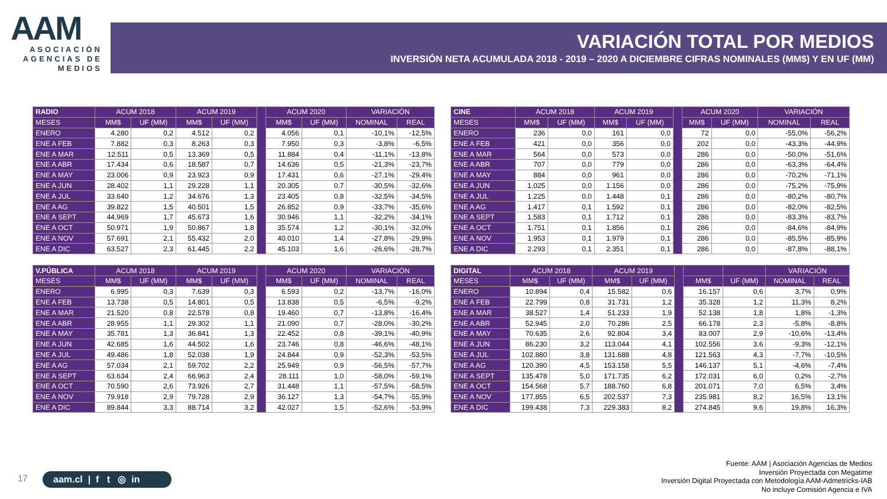AAM
ASOCIACIÓN AGENCIAS DE MEDIOS
VARIACIÓN TOTAL POR MEDIOS
INVERSIÓN NETA ACUMULADA 2018 - 2019 – 2020 A DICIEMBRE CIFRAS NOMINALES (MM$) Y EN UF (MM)
| RADIO | ACUM 2018 | | ACUM 2019 | | | ACUM 2020 | | VARIACIÓN | |
| --- | --- | --- | --- | --- | --- | --- | --- | --- | --- |
| MESES | MM$ | UF (MM) | MM$ | UF (MM) | | MM$ | UF (MM) | NOMINAL | REAL |
| ENERO | 4.280 | 0,2 | 4.512 | 0,2 | | 4.056 | 0,1 | -10,1% | -12,5% |
| ENE A FEB | 7.882 | 0,3 | 8.263 | 0,3 | | 7.950 | 0,3 | -3,8% | -6,5% |
| ENE A MAR | 12.511 | 0,5 | 13.369 | 0,5 | | 11.884 | 0,4 | -11,1% | -13,8% |
| ENE A ABR | 17.434 | 0,6 | 18.587 | 0,7 | | 14.636 | 0,5 | -21,3% | -23,7% |
| ENE A MAY | 23.006 | 0,9 | 23.923 | 0,9 | | 17.431 | 0,6 | -27,1% | -29,4% |
| ENE A JUN | 28.402 | 1,1 | 29.228 | 1,1 | | 20.305 | 0,7 | -30,5% | -32,6% |
| ENE A JUL | 33.640 | 1,2 | 34.676 | 1,3 | | 23.405 | 0,8 | -32,5% | -34,5% |
| ENE A AG | 39.822 | 1,5 | 40.501 | 1,5 | | 26.852 | 0,9 | -33,7% | -35,6% |
| ENE A SEPT | 44.969 | 1,7 | 45.673 | 1,6 | | 30.946 | 1,1 | -32,2% | -34,1% |
| ENE A OCT | 50.971 | 1,9 | 50.867 | 1,8 | | 35.574 | 1,2 | -30,1% | -32,0% |
| ENE A NOV | 57.691 | 2,1 | 55.432 | 2,0 | | 40.010 | 1,4 | -27,8% | -29,9% |
| ENE A DIC | 63.527 | 2,3 | 61.445 | 2,2 | | 45.103 | 1,6 | -26,6% | -28,7% |
| CINE | ACUM 2018 | | ACUM 2019 | | | ACUM 2020 | | VARIACIÓN | |
| --- | --- | --- | --- | --- | --- | --- | --- | --- | --- |
| MESES | MM$ | UF (MM) | MM$ | UF (MM) | | MM$ | UF (MM) | NOMINAL | REAL |
| ENERO | 236 | 0,0 | 161 | 0,0 | | 72 | 0,0 | -55,0% | -56,2% |
| ENE A FEB | 421 | 0,0 | 356 | 0,0 | | 202 | 0,0 | -43,3% | -44,9% |
| ENE A MAR | 564 | 0,0 | 573 | 0,0 | | 286 | 0,0 | -50,0% | -51,6% |
| ENE A ABR | 707 | 0,0 | 779 | 0,0 | | 286 | 0,0 | -63,3% | -64,4% |
| ENE A MAY | 884 | 0,0 | 961 | 0,0 | | 286 | 0,0 | -70,2% | -71,1% |
| ENE A JUN | 1.025 | 0,0 | 1.156 | 0,0 | | 286 | 0,0 | -75,2% | -75,9% |
| ENE A JUL | 1.225 | 0,0 | 1.448 | 0,1 | | 286 | 0,0 | -80,2% | -80,7% |
| ENE A AG | 1.417 | 0,1 | 1.592 | 0,1 | | 286 | 0,0 | -82,0% | -82,5% |
| ENE A SEPT | 1.583 | 0,1 | 1.712 | 0,1 | | 286 | 0,0 | -83,3% | -83,7% |
| ENE A OCT | 1.751 | 0,1 | 1.856 | 0,1 | | 286 | 0,0 | -84,6% | -84,9% |
| ENE A NOV | 1.953 | 0,1 | 1.979 | 0,1 | | 286 | 0,0 | -85,5% | -85,9% |
| ENE A DIC | 2.293 | 0,1 | 2.351 | 0,1 | | 286 | 0,0 | -87,8% | -88,1% |
| V.PÚBLICA | ACUM 2018 | | ACUM 2019 | | | ACUM 2020 | | VARIACIÓN | |
| --- | --- | --- | --- | --- | --- | --- | --- | --- | --- |
| MESES | MM$ | UF (MM) | MM$ | UF (MM) | | MM$ | UF (MM) | NOMINAL | REAL |
| ENERO | 6.995 | 0,3 | 7.639 | 0,3 | | 6.593 | 0,2 | -13,7% | -16,0% |
| ENE A FEB | 13.738 | 0,5 | 14.801 | 0,5 | | 13.838 | 0,5 | -6,5% | -9,2% |
| ENE A MAR | 21.520 | 0,8 | 22.578 | 0,8 | | 19.460 | 0,7 | -13,8% | -16,4% |
| ENE A ABR | 28.955 | 1,1 | 29.302 | 1,1 | | 21.090 | 0,7 | -28,0% | -30,2% |
| ENE A MAY | 35.781 | 1,3 | 36.841 | 1,3 | | 22.452 | 0,8 | -39,1% | -40,9% |
| ENE A JUN | 42.685 | 1,6 | 44.502 | 1,6 | | 23.746 | 0,8 | -46,6% | -48,1% |
| ENE A JUL | 49.486 | 1,8 | 52.038 | 1,9 | | 24.844 | 0,9 | -52,3% | -53,5% |
| ENE A AG | 57.034 | 2,1 | 59.702 | 2,2 | | 25.949 | 0,9 | -56,5% | -57,7% |
| ENE A SEPT | 63.634 | 2,4 | 66.963 | 2,4 | | 28.111 | 1,0 | -58,0% | -59,1% |
| ENE A OCT | 70.590 | 2,6 | 73.926 | 2,7 | | 31.448 | 1,1 | -57,5% | -58,5% |
| ENE A NOV | 79.918 | 2,9 | 79.728 | 2,9 | | 36.127 | 1,3 | -54,7% | -55,9% |
| ENE A DIC | 89.844 | 3,3 | 88.714 | 3,2 | | 42.027 | 1,5 | -52,6% | -53,9% |
| DIGITAL | ACUM 2018 | | ACUM 2019 | | | | | VARIACIÓN | |
| --- | --- | --- | --- | --- | --- | --- | --- | --- | --- |
| MESES | MM$ | UF (MM) | MM$ | UF (MM) | | MM$ | UF (MM) | NOMINAL | REAL |
| ENERO | 10.894 | 0,4 | 15.582 | 0,6 | | 16.157 | 0,6 | 3,7% | 0,9% |
| ENE A FEB | 22.799 | 0,8 | 31.731 | 1,2 | | 35.328 | 1,2 | 11,3% | 8,2% |
| ENE A MAR | 38.527 | 1,4 | 51.233 | 1,9 | | 52.138 | 1,8 | 1,8% | -1,3% |
| ENE A ABR | 52.945 | 2,0 | 70.286 | 2,5 | | 66.178 | 2,3 | -5,8% | -8,8% |
| ENE A MAY | 70.635 | 2,6 | 92.804 | 3,4 | | 83.007 | 2,9 | -10,6% | -13,4% |
| ENE A JUN | 86.230 | 3,2 | 113.044 | 4,1 | | 102.556 | 3,6 | -9,3% | -12,1% |
| ENE A JUL | 102.880 | 3,8 | 131.688 | 4,8 | | 121.563 | 4,3 | -7,7% | -10,5% |
| ENE A AG | 120.390 | 4,5 | 153.158 | 5,5 | | 146.137 | 5,1 | -4,6% | -7,4% |
| ENE A SEPT | 135.478 | 5,0 | 171.735 | 6,2 | | 172.031 | 6,0 | 0,2% | -2,7% |
| ENE A OCT | 154.568 | 5,7 | 188.760 | 6,8 | | 201.071 | 7,0 | 6,5% | 3,4% |
| ENE A NOV | 177.855 | 6,5 | 202.537 | 7,3 | | 235.981 | 8,2 | 16,5% | 13,1% |
| ENE A DIC | 199.438 | 7,3 | 229.383 | 8,2 | | 274.845 | 9,6 | 19,8% | 16,3% |
17
aam.cl | f t ◎ in
Fuente: AAM | Asociación Agencias de Medios
Inversión Proyectada con Megatime
Inversión Digital Proyectada con Metodología AAM-Admetricks-IAB
No incluye Comisión Agencia e IVA